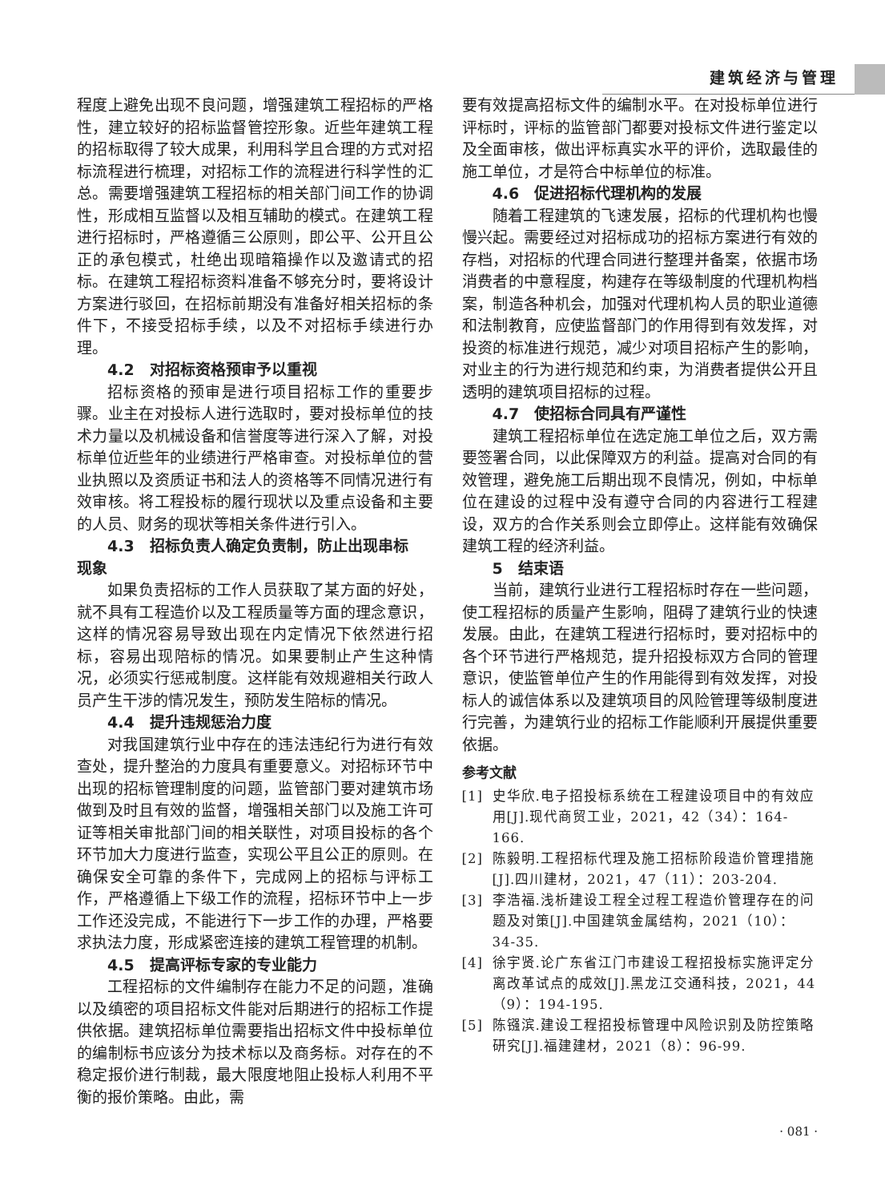建筑经济与管理
程度上避免出现不良问题，增强建筑工程招标的严格性，建立较好的招标监督管控形象。近些年建筑工程的招标取得了较大成果，利用科学且合理的方式对招标流程进行梳理，对招标工作的流程进行科学性的汇总。需要增强建筑工程招标的相关部门间工作的协调性，形成相互监督以及相互辅助的模式。在建筑工程进行招标时，严格遵循三公原则，即公平、公开且公正的承包模式，杜绝出现暗箱操作以及邀请式的招标。在建筑工程招标资料准备不够充分时，要将设计方案进行驳回，在招标前期没有准备好相关招标的条件下，不接受招标手续，以及不对招标手续进行办理。
4.2　对招标资格预审予以重视
招标资格的预审是进行项目招标工作的重要步骤。业主在对投标人进行选取时，要对投标单位的技术力量以及机械设备和信誉度等进行深入了解，对投标单位近些年的业绩进行严格审查。对投标单位的营业执照以及资质证书和法人的资格等不同情况进行有效审核。将工程投标的履行现状以及重点设备和主要的人员、财务的现状等相关条件进行引入。
4.3　招标负责人确定负责制，防止出现串标
现象
如果负责招标的工作人员获取了某方面的好处，就不具有工程造价以及工程质量等方面的理念意识，这样的情况容易导致出现在内定情况下依然进行招标，容易出现陪标的情况。如果要制止产生这种情况，必须实行惩戒制度。这样能有效规避相关行政人员产生干涉的情况发生，预防发生陪标的情况。
4.4　提升违规惩治力度
对我国建筑行业中存在的违法违纪行为进行有效查处，提升整治的力度具有重要意义。对招标环节中出现的招标管理制度的问题，监管部门要对建筑市场做到及时且有效的监督，增强相关部门以及施工许可证等相关审批部门间的相关联性，对项目投标的各个环节加大力度进行监查，实现公平且公正的原则。在确保安全可靠的条件下，完成网上的招标与评标工作，严格遵循上下级工作的流程，招标环节中上一步工作还没完成，不能进行下一步工作的办理，严格要求执法力度，形成紧密连接的建筑工程管理的机制。
4.5　提高评标专家的专业能力
工程招标的文件编制存在能力不足的问题，准确以及缜密的项目招标文件能对后期进行的招标工作提供依据。建筑招标单位需要指出招标文件中投标单位的编制标书应该分为技术标以及商务标。对存在的不稳定报价进行制裁，最大限度地阻止投标人利用不平衡的报价策略。由此，需
要有效提高招标文件的编制水平。在对投标单位进行评标时，评标的监管部门都要对投标文件进行鉴定以及全面审核，做出评标真实水平的评价，选取最佳的施工单位，才是符合中标单位的标准。
4.6　促进招标代理机构的发展
随着工程建筑的飞速发展，招标的代理机构也慢慢兴起。需要经过对招标成功的招标方案进行有效的存档，对招标的代理合同进行整理并备案，依据市场消费者的中意程度，构建存在等级制度的代理机构档案，制造各种机会，加强对代理机构人员的职业道德和法制教育，应使监督部门的作用得到有效发挥，对投资的标准进行规范，减少对项目招标产生的影响，对业主的行为进行规范和约束，为消费者提供公开且透明的建筑项目招标的过程。
4.7　使招标合同具有严谨性
建筑工程招标单位在选定施工单位之后，双方需要签署合同，以此保障双方的利益。提高对合同的有效管理，避免施工后期出现不良情况，例如，中标单位在建设的过程中没有遵守合同的内容进行工程建设，双方的合作关系则会立即停止。这样能有效确保建筑工程的经济利益。
5　结束语
当前，建筑行业进行工程招标时存在一些问题，使工程招标的质量产生影响，阻碍了建筑行业的快速发展。由此，在建筑工程进行招标时，要对招标中的各个环节进行严格规范，提升招投标双方合同的管理意识，使监管单位产生的作用能得到有效发挥，对投标人的诚信体系以及建筑项目的风险管理等级制度进行完善，为建筑行业的招标工作能顺利开展提供重要依据。
参考文献
[1] 史华欣.电子招投标系统在工程建设项目中的有效应用[J].现代商贸工业，2021，42（34）：164-166.
[2] 陈毅明.工程招标代理及施工招标阶段造价管理措施[J].四川建材，2021，47（11）：203-204.
[3] 李浩福.浅析建设工程全过程工程造价管理存在的问题及对策[J].中国建筑金属结构，2021（10）：34-35.
[4] 徐宇贤.论广东省江门市建设工程招投标实施评定分离改革试点的成效[J].黑龙江交通科技，2021，44（9）：194-195.
[5] 陈镪滨.建设工程招投标管理中风险识别及防控策略研究[J].福建建材，2021（8）：96-99.
· 081 ·